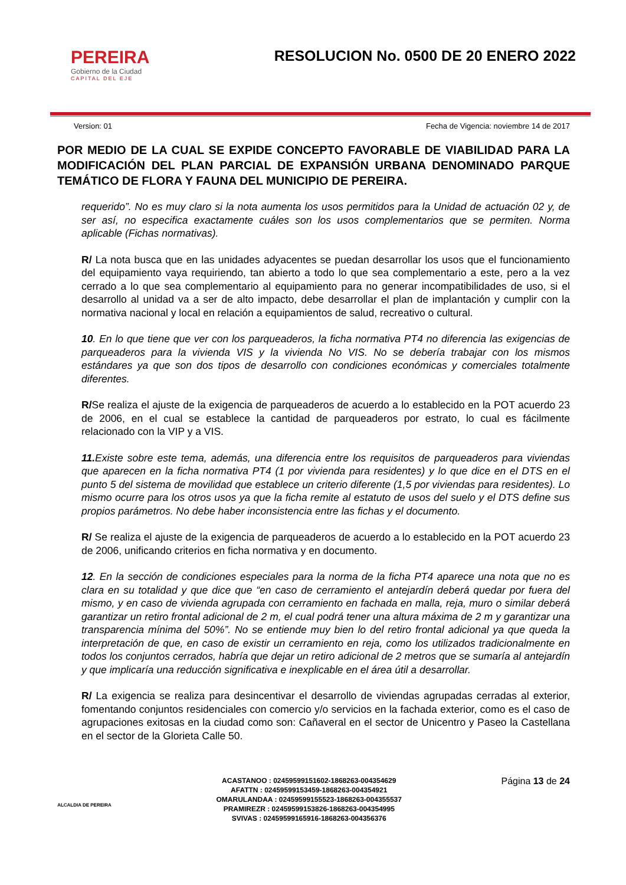PEREIRA
Gobierno de la Ciudad
CAPITAL DEL EJE
RESOLUCION No. 0500 DE 20 ENERO 2022
Version: 01 Fecha de Vigencia: noviembre 14 de 2017
POR MEDIO DE LA CUAL SE EXPIDE CONCEPTO FAVORABLE DE VIABILIDAD PARA LA MODIFICACIÓN DEL PLAN PARCIAL DE EXPANSIÓN URBANA DENOMINADO PARQUE TEMÁTICO DE FLORA Y FAUNA DEL MUNICIPIO DE PEREIRA.
requerido”. No es muy claro si la nota aumenta los usos permitidos para la Unidad de actuación 02 y, de ser así, no especifica exactamente cuáles son los usos complementarios que se permiten. Norma aplicable (Fichas normativas).
R/ La nota busca que en las unidades adyacentes se puedan desarrollar los usos que el funcionamiento del equipamiento vaya requiriendo, tan abierto a todo lo que sea complementario a este, pero a la vez cerrado a lo que sea complementario al equipamiento para no generar incompatibilidades de uso, si el desarrollo al unidad va a ser de alto impacto, debe desarrollar el plan de implantación y cumplir con la normativa nacional y local en relación a equipamientos de salud, recreativo o cultural.
10. En lo que tiene que ver con los parqueaderos, la ficha normativa PT4 no diferencia las exigencias de parqueaderos para la vivienda VIS y la vivienda No VIS. No se debería trabajar con los mismos estándares ya que son dos tipos de desarrollo con condiciones económicas y comerciales totalmente diferentes.
R/Se realiza el ajuste de la exigencia de parqueaderos de acuerdo a lo establecido en la POT acuerdo 23 de 2006, en el cual se establece la cantidad de parqueaderos por estrato, lo cual es fácilmente relacionado con la VIP y a VIS.
11. Existe sobre este tema, además, una diferencia entre los requisitos de parqueaderos para viviendas que aparecen en la ficha normativa PT4 (1 por vivienda para residentes) y lo que dice en el DTS en el punto 5 del sistema de movilidad que establece un criterio diferente (1,5 por viviendas para residentes). Lo mismo ocurre para los otros usos ya que la ficha remite al estatuto de usos del suelo y el DTS define sus propios parámetros. No debe haber inconsistencia entre las fichas y el documento.
R/ Se realiza el ajuste de la exigencia de parqueaderos de acuerdo a lo establecido en la POT acuerdo 23 de 2006, unificando criterios en ficha normativa y en documento.
12. En la sección de condiciones especiales para la norma de la ficha PT4 aparece una nota que no es clara en su totalidad y que dice que “en caso de cerramiento el antejardín deberá quedar por fuera del mismo, y en caso de vivienda agrupada con cerramiento en fachada en malla, reja, muro o similar deberá garantizar un retiro frontal adicional de 2 m, el cual podrá tener una altura máxima de 2 m y garantizar una transparencia mínima del 50%”. No se entiende muy bien lo del retiro frontal adicional ya que queda la interpretación de que, en caso de existir un cerramiento en reja, como los utilizados tradicionalmente en todos los conjuntos cerrados, habría que dejar un retiro adicional de 2 metros que se sumaría al antejardín y que implicaría una reducción significativa e inexplicable en el área útil a desarrollar.
R/ La exigencia se realiza para desincentivar el desarrollo de viviendas agrupadas cerradas al exterior, fomentando conjuntos residenciales con comercio y/o servicios en la fachada exterior, como es el caso de agrupaciones exitosas en la ciudad como son: Cañaveral en el sector de Unicentro y Paseo la Castellana en el sector de la Glorieta Calle 50.
ALCALDIA DE PEREIRA
ACASTANOO : 02459599151602-1868263-004354629
AFATTN : 02459599153459-1868263-004354921
OMARULANDAA : 02459599155523-1868263-004355537
PRAMIREZR : 02459599153826-1868263-004354995
SVIVAS : 02459599165916-1868263-004356376
Página 13 de 24